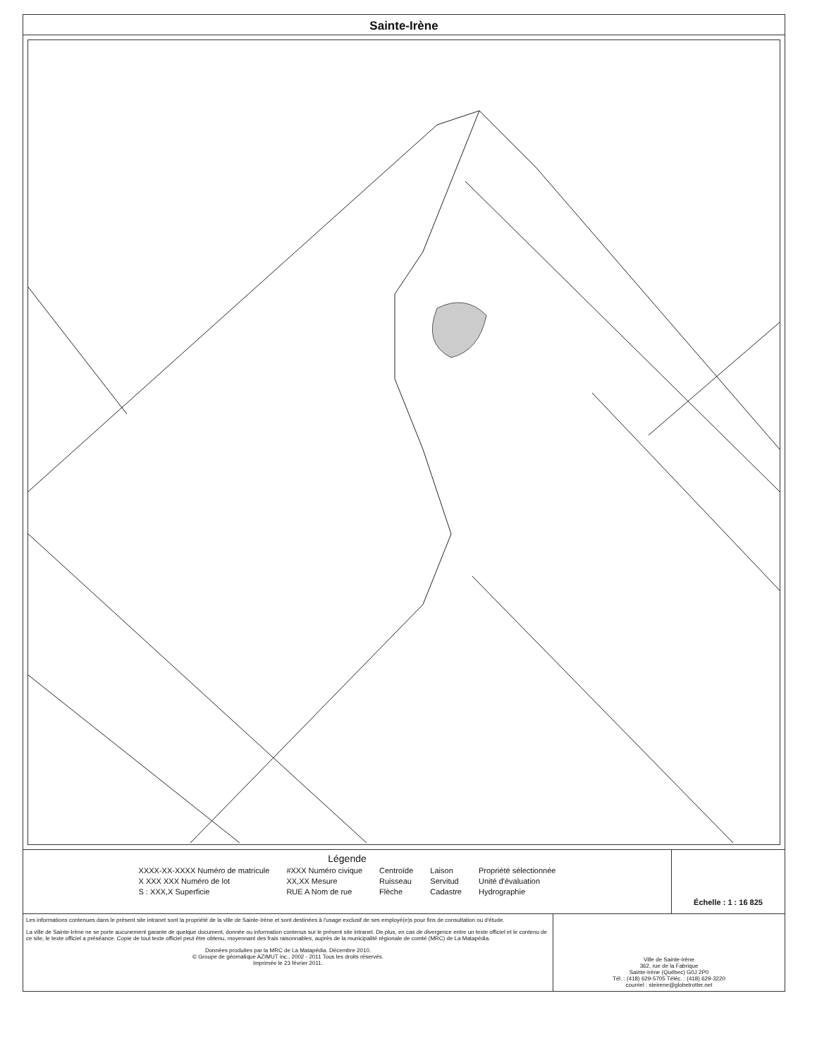Sainte-Irène
Légende
XXXX-XX-XXXX Numéro de matricule
X XXX XXX Numéro de lot
S : XXX,X Superficie
#XXX Numéro civique
XX,XX Mesure
RUE A Nom de rue
Centroïde
Ruisseau
Flèche
Laison
Servitud
Cadastre
Propriété sélectionnée
Unité d'évaluation
Hydrographie
Échelle : 1 : 16 825
Les informations contenues dans le présent site intranet sont la propriété de la ville de Sainte-Irène et sont destinées à l'usage exclusif de ses employé(e)s pour fins de consultation ou d'étude.
La ville de Sainte-Irène ne se porte aucunement garante de quelque document, donnée ou information contenus sur le présent site intranet. De plus, en cas de divergence entre un texte officiel et le contenu de ce site, le texte officiel a préséance. Copie de tout texte officiel peut être obtenu, moyennant des frais raisonnables, auprès de la municipalité régionale de comté (MRC) de La Matapédia.
Données produites par la MRC de La Matapédia. Décembre 2010.
© Groupe de géomatique AZIMUT inc., 2002 - 2011 Tous les droits réservés.
Imprimée le 23 février 2011.
Ville de Sainte-Irène
362, rue de la Fabrique
Sainte-Irène (Québec) G0J 2P0
Tél. : (418) 629-5705 Téléc. : (418) 629-3220
courriel : steirene@globetrotter.net